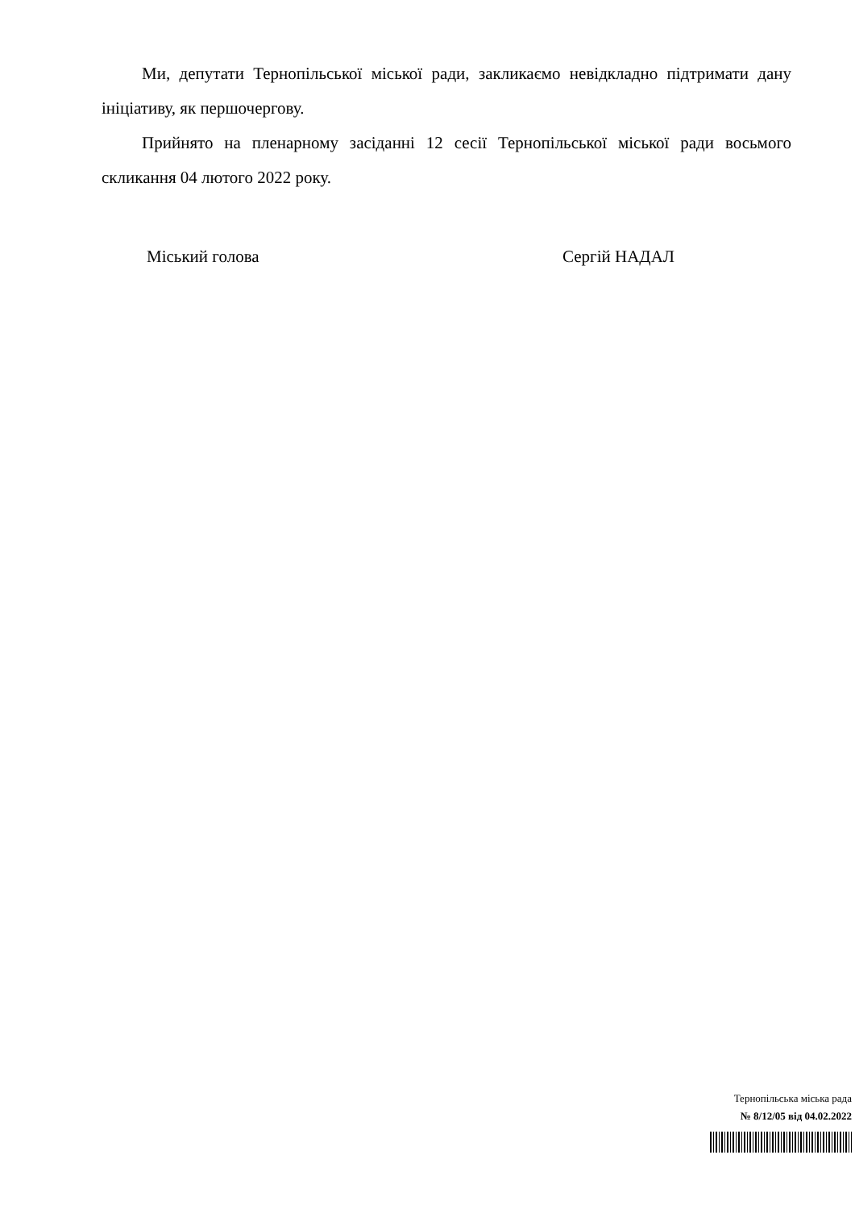Ми, депутати Тернопільської міської ради, закликаємо невідкладно підтримати дану ініціативу, як першочергову.
Прийнято на пленарному засіданні 12 сесії Тернопільської міської ради восьмого скликання 04 лютого 2022 року.
Міський голова Сергій НАДАЛ
Тернопільська міська рада
№ 8/12/05 від 04.02.2022